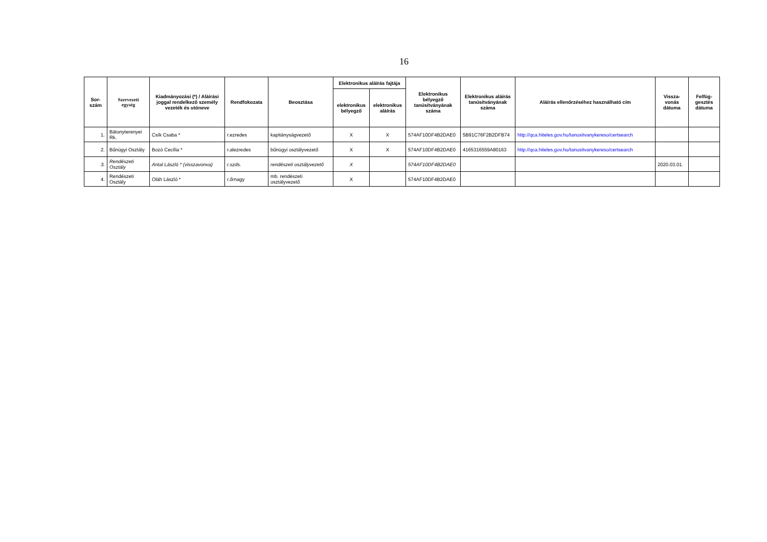16
| Sor- szám | Szervezeti egység | Kiadmányozási (*) / Aláírási joggal rendelkező személy vezeték és utóneve | Rendfokozata | Beosztása | Elektronikus aláírás fajtája | | Elektronikus bélyegző tanúsítványának száma | Elektronikus aláírás tanúsítványának száma | Aláírás ellenőrzéséhez használható cím | Vissza- vonás dátuma | Felfüg- gesztés dátuma |
| --- | --- | --- | --- | --- | --- | --- | --- | --- | --- | --- | --- |
| | | | | | elektronikus bélyegző | elektronikus aláírás | | | | | |
| 1. | Bátonyterenyei Rk. | Csík Csaba * | r.ezredes | kapitányságvezető | X | X | 574AF10DF4B2DAE0 | 5B91C76F2B2DFB74 | http://qca.hiteles.gov.hu/tanusitvanykereso/certsearch | | |
| 2. | Bűnügyi Osztály | Bozó Cecília * | r.alezredes | bűnügyi osztályvezető | X | X | 574AF10DF4B2DAE0 | 4165316559A80163 | http://qca.hiteles.gov.hu/tanusitvanykereso/certsearch | | |
| 3. | Rendészeti Osztály | Antal László * (visszavonva) | r.szds. | rendészeti osztályvezető | X | | 574AF10DF4B2DAE0 | | | 2020.03.01. | |
| 4. | Rendészeti Osztály | Oláh László * | r.őrnagy | mb. rendészeti osztályvezető | X | | 574AF10DF4B2DAE0 | | | | |